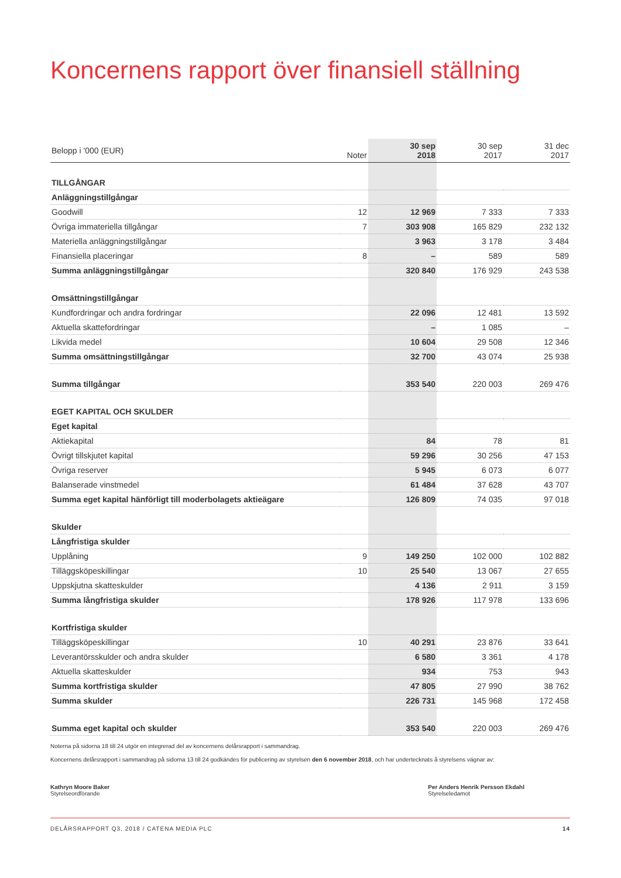Koncernens rapport över finansiell ställning
| Belopp i '000 (EUR) | Noter | 30 sep 2018 | 30 sep 2017 | 31 dec 2017 |
| --- | --- | --- | --- | --- |
| TILLGÅNGAR | | | | |
| Anläggningstillgångar | | | | |
| Goodwill | 12 | 12 969 | 7 333 | 7 333 |
| Övriga immateriella tillgångar | 7 | 303 908 | 165 829 | 232 132 |
| Materiella anläggningstillgångar | | 3 963 | 3 178 | 3 484 |
| Finansiella placeringar | 8 | – | 589 | 589 |
| Summa anläggningstillgångar | | 320 840 | 176 929 | 243 538 |
| Omsättningstillgångar | | | | |
| Kundfordringar och andra fordringar | | 22 096 | 12 481 | 13 592 |
| Aktuella skattefordringar | | – | 1 085 | – |
| Likvida medel | | 10 604 | 29 508 | 12 346 |
| Summa omsättningstillgångar | | 32 700 | 43 074 | 25 938 |
| Summa tillgångar | | 353 540 | 220 003 | 269 476 |
| EGET KAPITAL OCH SKULDER | | | | |
| Eget kapital | | | | |
| Aktiekapital | | 84 | 78 | 81 |
| Övrigt tillskjutet kapital | | 59 296 | 30 256 | 47 153 |
| Övriga reserver | | 5 945 | 6 073 | 6 077 |
| Balanserade vinstmedel | | 61 484 | 37 628 | 43 707 |
| Summa eget kapital hänförligt till moderbolagets aktieägare | | 126 809 | 74 035 | 97 018 |
| Skulder | | | | |
| Långfristiga skulder | | | | |
| Upplåning | 9 | 149 250 | 102 000 | 102 882 |
| Tilläggsköpeskillingar | 10 | 25 540 | 13 067 | 27 655 |
| Uppskjutna skatteskulder | | 4 136 | 2 911 | 3 159 |
| Summa långfristiga skulder | | 178 926 | 117 978 | 133 696 |
| Kortfristiga skulder | | | | |
| Tilläggsköpeskillingar | 10 | 40 291 | 23 876 | 33 641 |
| Leverantörsskulder och andra skulder | | 6 580 | 3 361 | 4 178 |
| Aktuella skatteskulder | | 934 | 753 | 943 |
| Summa kortfristiga skulder | | 47 805 | 27 990 | 38 762 |
| Summa skulder | | 226 731 | 145 968 | 172 458 |
| Summa eget kapital och skulder | | 353 540 | 220 003 | 269 476 |
Noterna på sidorna 18 till 24 utgör en integrerad del av koncernens delårsrapport i sammandrag.
Koncernens delårsrapport i sammandrag på sidorna 13 till 24 godkändes för publicering av styrelsen den 6 november 2018, och har undertecknats å styrelsens vägnar av:
Kathryn Moore Baker
Styrelseordförande
Per Anders Henrik Persson Ekdahl
Styrelseledamot
DELÅRSRAPPORT Q3, 2018 / CATENA MEDIA PLC 14